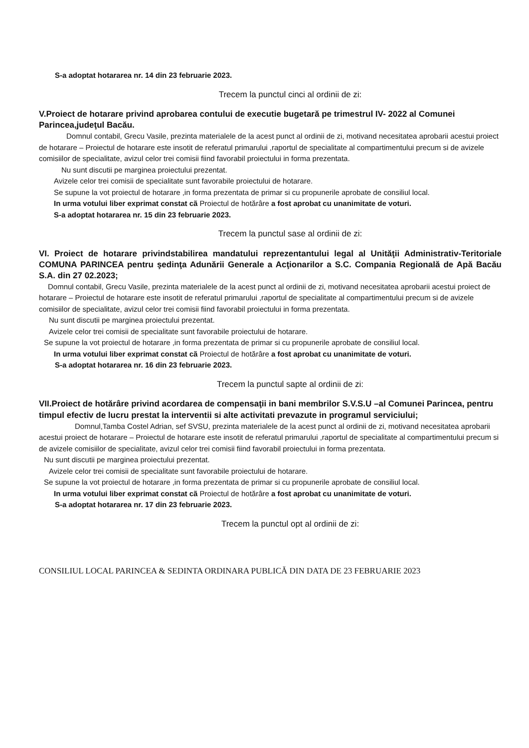S-a adoptat hotararea nr. 14 din 23 februarie 2023.
Trecem la punctul cinci al ordinii de zi:
V.Proiect de hotarare privind aprobarea contului de executie bugetară pe trimestrul IV- 2022 al Comunei Parincea,judeţul Bacău.
Domnul contabil, Grecu Vasile, prezinta materialele de la acest punct al ordinii de zi, motivand necesitatea aprobarii acestui proiect de hotarare – Proiectul de hotarare este insotit de referatul primarului ,raportul de specialitate al compartimentului precum si de avizele comisiilor de specialitate, avizul celor trei comisii fiind favorabil proiectului in forma prezentata.
Nu sunt discutii pe marginea proiectului prezentat.
Avizele celor trei comisii de specialitate sunt favorabile proiectului de hotarare.
Se supune la vot proiectul de hotarare ,in forma prezentata de primar si cu propunerile aprobate de consiliul local.
In urma votului liber exprimat constat cã Proiectul de hotărâre a fost aprobat cu unanimitate de voturi.
S-a adoptat hotararea nr. 15 din 23 februarie 2023.
Trecem la punctul sase al ordinii de zi:
VI. Proiect de hotarare privindstabilirea mandatului reprezentantului legal al Unităţii Administrativ-Teritoriale COMUNA PARINCEA pentru şedinţa Adunării Generale a Acţionarilor a S.C. Compania Regională de Apă Bacău S.A. din 27 02.2023;
Domnul contabil, Grecu Vasile, prezinta materialele de la acest punct al ordinii de zi, motivand necesitatea aprobarii acestui proiect de hotarare – Proiectul de hotarare este insotit de referatul primarului ,raportul de specialitate al compartimentului precum si de avizele comisiilor de specialitate, avizul celor trei comisii fiind favorabil proiectului in forma prezentata.
Nu sunt discutii pe marginea proiectului prezentat.
Avizele celor trei comisii de specialitate sunt favorabile proiectului de hotarare.
Se supune la vot proiectul de hotarare ,in forma prezentata de primar si cu propunerile aprobate de consiliul local.
In urma votului liber exprimat constat cã Proiectul de hotărâre a fost aprobat cu unanimitate de voturi.
S-a adoptat hotararea nr. 16 din 23 februarie 2023.
Trecem la punctul sapte al ordinii de zi:
VII.Proiect de hotărâre privind acordarea de compensaţii in bani membrilor S.V.S.U –al Comunei Parincea, pentru timpul efectiv de lucru prestat la interventii si alte activitati prevazute in programul serviciului;
Domnul,Tamba Costel Adrian, sef SVSU, prezinta materialele de la acest punct al ordinii de zi, motivand necesitatea aprobarii acestui proiect de hotarare – Proiectul de hotarare este insotit de referatul primarului ,raportul de specialitate al compartimentului precum si de avizele comisiilor de specialitate, avizul celor trei comisii fiind favorabil proiectului in forma prezentata.
Nu sunt discutii pe marginea proiectului prezentat.
Avizele celor trei comisii de specialitate sunt favorabile proiectului de hotarare.
Se supune la vot proiectul de hotarare ,in forma prezentata de primar si cu propunerile aprobate de consiliul local.
In urma votului liber exprimat constat cã Proiectul de hotărâre a fost aprobat cu unanimitate de voturi.
S-a adoptat hotararea nr. 17 din 23 februarie 2023.
Trecem la punctul opt al ordinii de zi:
CONSILIUL LOCAL PARINCEA & SEDINTA ORDINARA PUBLICĂ DIN DATA DE 23 FEBRUARIE 2023